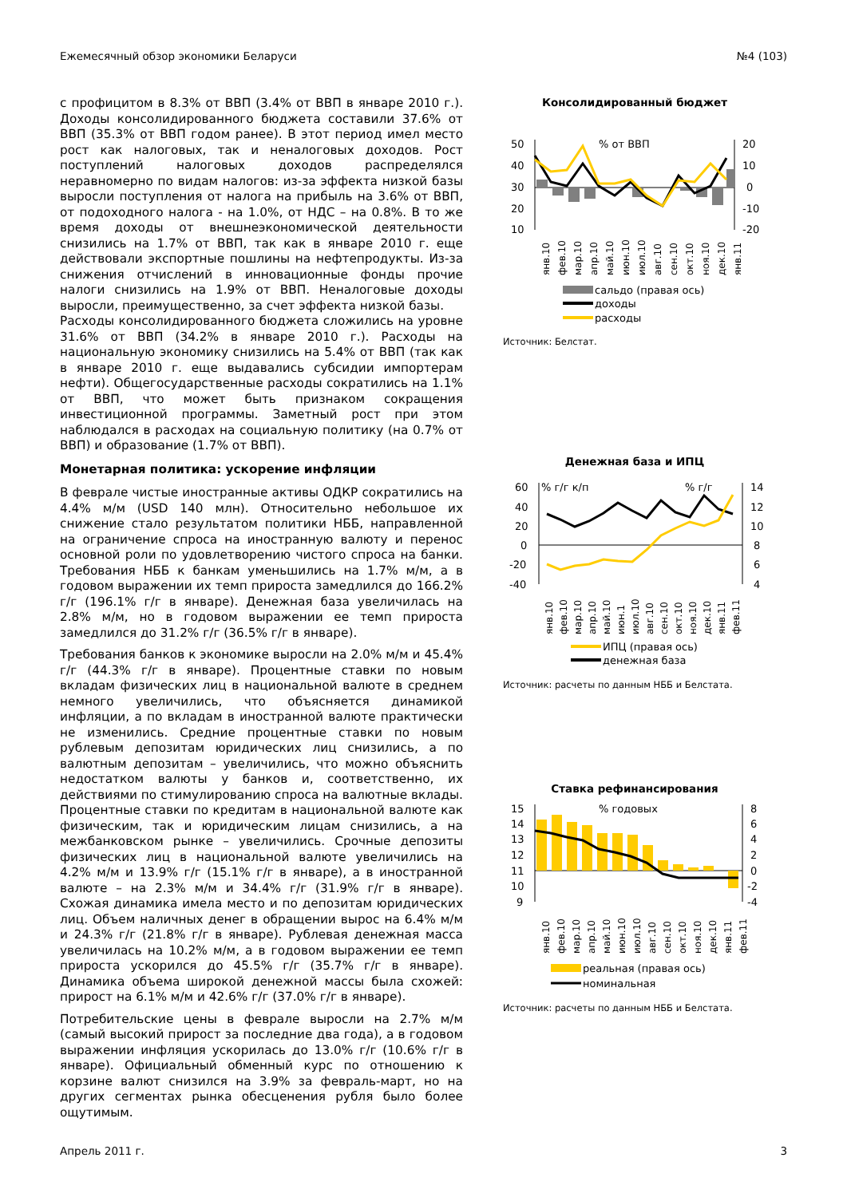Ежемесячный обзор экономики Беларуси №4 (103)
с профицитом в 8.3% от ВВП (3.4% от ВВП в январе 2010 г.). Доходы консолидированного бюджета составили 37.6% от ВВП (35.3% от ВВП годом ранее). В этот период имел место рост как налоговых, так и неналоговых доходов. Рост поступлений налоговых доходов распределялся неравномерно по видам налогов: из-за эффекта низкой базы выросли поступления от налога на прибыль на 3.6% от ВВП, от подоходного налога - на 1.0%, от НДС – на 0.8%. В то же время доходы от внешнеэкономической деятельности снизились на 1.7% от ВВП, так как в январе 2010 г. еще действовали экспортные пошлины на нефтепродукты. Из-за снижения отчислений в инновационные фонды прочие налоги снизились на 1.9% от ВВП. Неналоговые доходы выросли, преимущественно, за счет эффекта низкой базы.
Расходы консолидированного бюджета сложились на уровне 31.6% от ВВП (34.2% в январе 2010 г.). Расходы на национальную экономику снизились на 5.4% от ВВП (так как в январе 2010 г. еще выдавались субсидии импортерам нефти). Общегосударственные расходы сократились на 1.1% от ВВП, что может быть признаком сокращения инвестиционной программы. Заметный рост при этом наблюдался в расходах на социальную политику (на 0.7% от ВВП) и образование (1.7% от ВВП).
Монетарная политика: ускорение инфляции
В феврале чистые иностранные активы ОДКР сократились на 4.4% м/м (USD 140 млн). Относительно небольшое их снижение стало результатом политики НББ, направленной на ограничение спроса на иностранную валюту и перенос основной роли по удовлетворению чистого спроса на банки. Требования НББ к банкам уменьшились на 1.7% м/м, а в годовом выражении их темп прироста замедлился до 166.2% г/г (196.1% г/г в январе). Денежная база увеличилась на 2.8% м/м, но в годовом выражении ее темп прироста замедлился до 31.2% г/г (36.5% г/г в январе).
Требования банков к экономике выросли на 2.0% м/м и 45.4% г/г (44.3% г/г в январе). Процентные ставки по новым вкладам физических лиц в национальной валюте в среднем немного увеличились, что объясняется динамикой инфляции, а по вкладам в иностранной валюте практически не изменились. Средние процентные ставки по новым рублевым депозитам юридических лиц снизились, а по валютным депозитам – увеличились, что можно объяснить недостатком валюты у банков и, соответственно, их действиями по стимулированию спроса на валютные вклады. Процентные ставки по кредитам в национальной валюте как физическим, так и юридическим лицам снизились, а на межбанковском рынке – увеличились. Срочные депозиты физических лиц в национальной валюте увеличились на 4.2% м/м и 13.9% г/г (15.1% г/г в январе), а в иностранной валюте – на 2.3% м/м и 34.4% г/г (31.9% г/г в январе). Схожая динамика имела место и по депозитам юридических лиц. Объем наличных денег в обращении вырос на 6.4% м/м и 24.3% г/г (21.8% г/г в январе). Рублевая денежная масса увеличилась на 10.2% м/м, а в годовом выражении ее темп прироста ускорился до 45.5% г/г (35.7% г/г в январе). Динамика объема широкой денежной массы была схожей: прирост на 6.1% м/м и 42.6% г/г (37.0% г/г в январе).
Потребительские цены в феврале выросли на 2.7% м/м (самый высокий прирост за последние два года), а в годовом выражении инфляция ускорилась до 13.0% г/г (10.6% г/г в январе). Официальный обменный курс по отношению к корзине валют снизился на 3.9% за февраль-март, но на других сегментах рынка обесценения рубля было более ощутимым.
Консолидированный бюджет
50
40
30
20
10
20
10
0
-10
-20
% от ВВП
янв.10
фев.10
мар.10
апр.10
май.10
июн.10
июл.10
авг.10
сен.10
окт.10
ноя.10
дек.10
янв.11
сальдо (правая ось)
доходы
расходы
Источник: Белстат.
Денежная база и ИПЦ
60
40
20
0
-20
-40
14
12
10
8
6
4
% г/г к/п
% г/г
янв.10
фев.10
мар.10
апр.10
май.10
июн.1
июл.10
авг.10
сен.10
окт.10
ноя.10
дек.10
янв.11
фев.11
ИПЦ (правая ось)
денежная база
Источник: расчеты по данным НББ и Белстата.
Ставка рефинансирования
15
14
13
12
11
10
9
8
6
4
2
0
-2
-4
% годовых
янв.10
фев.10
мар.10
апр.10
май.10
июн.10
июл.10
авг.10
сен.10
окт.10
ноя.10
дек.10
янв.11
фев.11
реальная (правая ось)
номинальная
Источник: расчеты по данным НББ и Белстата.
Апрель 2011 г. 3